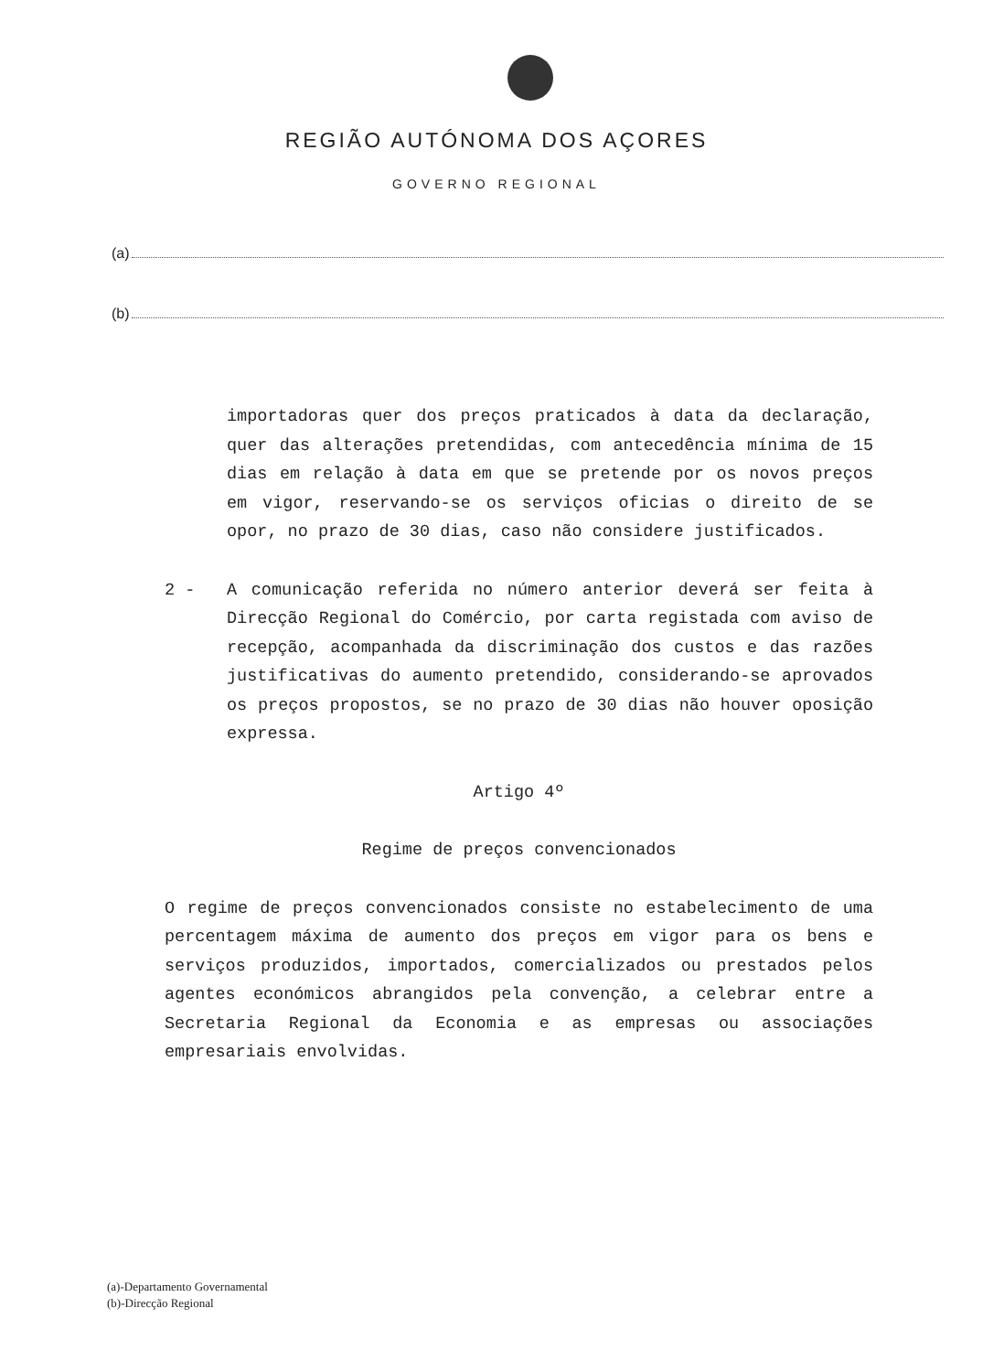REGIÃO AUTÓNOMA DOS AÇORES
GOVERNO REGIONAL
(a)
(b)
importadoras quer dos preços praticados à data da declaração, quer das alterações pretendidas, com antecedência mínima de 15 dias em relação à data em que se pretende por os novos preços em vigor, reservando-se os serviços oficias o direito de se opor, no prazo de 30 dias, caso não considere justificados.
2 - A comunicação referida no número anterior deverá ser feita à Direcção Regional do Comércio, por carta registada com aviso de recepção, acompanhada da discriminação dos custos e das razões justificativas do aumento pretendido, considerando-se aprovados os preços propostos, se no prazo de 30 dias não houver oposição expressa.
Artigo 4º
Regime de preços convencionados
O regime de preços convencionados consiste no estabelecimento de uma percentagem máxima de aumento dos preços em vigor para os bens e serviços produzidos, importados, comercializados ou prestados pelos agentes económicos abrangidos pela convenção, a celebrar entre a Secretaria Regional da Economia e as empresas ou associações empresariais envolvidas.
(a)-Departamento Governamental
(b)-Direcção Regional